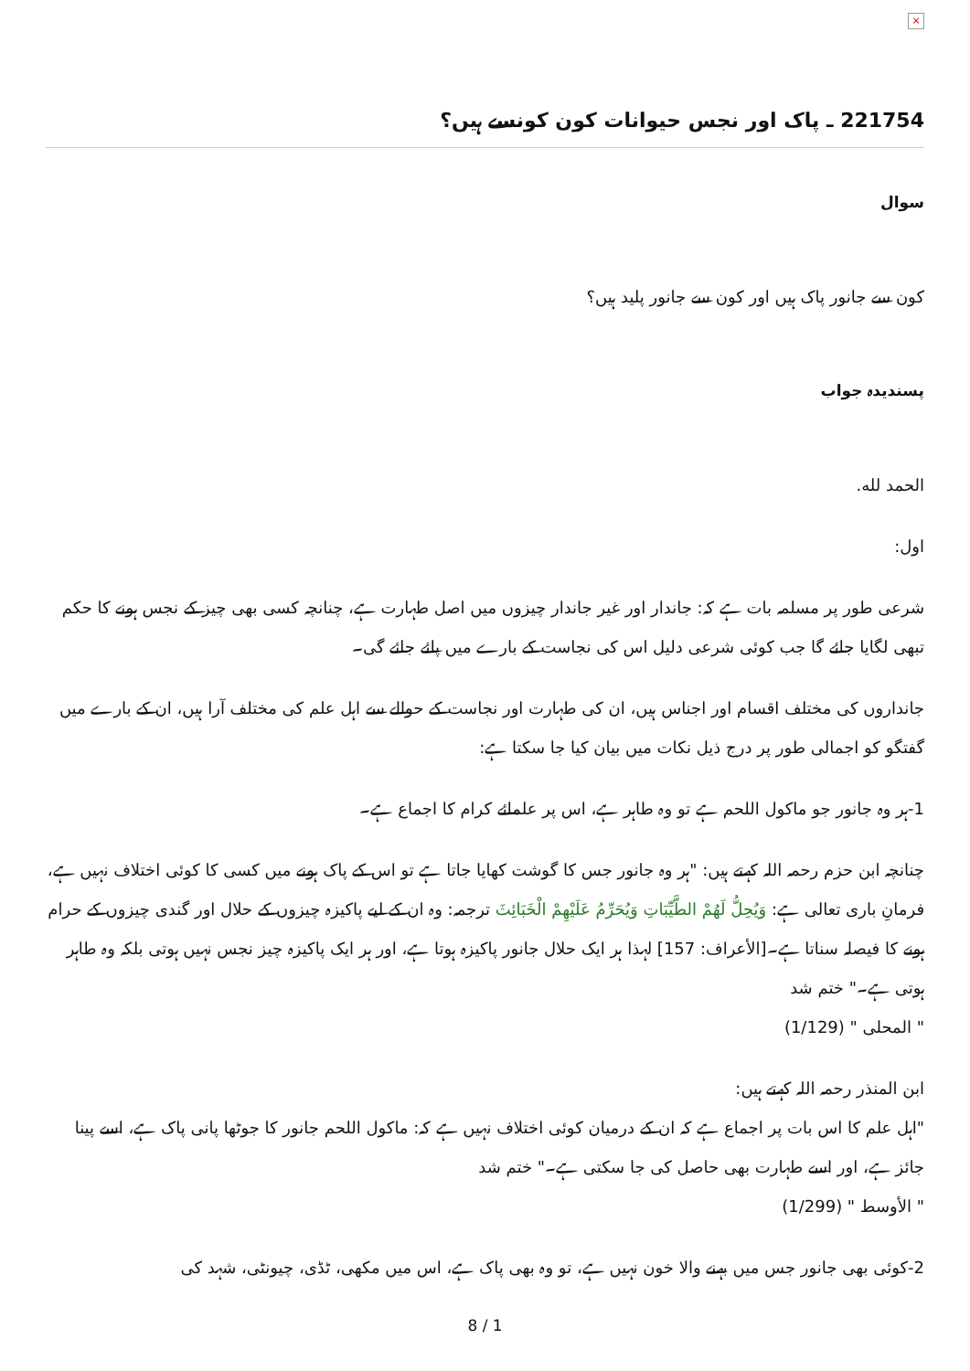×
221754 ـ پاک اور نجس حیوانات کون کونسے ہیں؟
سوال
کون سے جانور پاک ہیں اور کون سے جانور پلید ہیں؟
پسندیدہ جواب
الحمد لله.
اول:
شرعی طور پر مسلمہ بات ہے کہ: جاندار اور غیر جاندار چیزوں میں اصل طہارت ہے، چنانچہ کسی بھی چیز کے نجس ہونے کا حکم تبھی لگایا جائے گا جب کوئی شرعی دلیل اس کی نجاست کے بارے میں پائے جائے گی۔
جانداروں کی مختلف اقسام اور اجناس ہیں، ان کی طہارت اور نجاست کے حوالے سے اہل علم کی مختلف آرا ہیں، ان کے بارے میں گفتگو کو اجمالی طور پر درج ذیل نکات میں بیان کیا جا سکتا ہے:
1-ہر وہ جانور جو ماکول اللحم ہے تو وہ طاہر ہے، اس پر علمائے کرام کا اجماع ہے۔
چنانچہ ابن حزم رحمہ اللہ کہتے ہیں: "ہر وہ جانور جس کا گوشت کھایا جاتا ہے تو اس کے پاک ہونے میں کسی کا کوئی اختلاف نہیں ہے، فرمانِ باری تعالی ہے: وَيُحِلُّ لَهُمْ الطَّيِّبَاتِ وَيُحَرِّمُ عَلَيْهِمْ الْخَبَائِثَ ترجمہ: وہ ان کے لیے پاکیزہ چیزوں کے حلال اور گندی چیزوں کے حرام ہونے کا فیصلہ سناتا ہے۔[الأعراف: 157] لہذا ہر ایک حلال جانور پاکیزہ ہوتا ہے، اور ہر ایک پاکیزہ چیز نجس نہیں ہوتی بلکہ وہ طاہر ہوتی ہے۔" ختم شد
" المحلى " (1/129)
ابن المنذر رحمہ اللہ کہتے ہیں:
"اہل علم کا اس بات پر اجماع ہے کہ ان کے درمیان کوئی اختلاف نہیں ہے کہ: ماکول اللحم جانور کا جوٹھا پانی پاک ہے، اسے پینا جائز ہے، اور اسے طہارت بھی حاصل کی جا سکتی ہے۔" ختم شد
" الأوسط " (1/299)
2-کوئی بھی جانور جس میں بہنے والا خون نہیں ہے، تو وہ بھی پاک ہے، اس میں مکھی، ٹڈی، چیونٹی، شہد کی
8 / 1